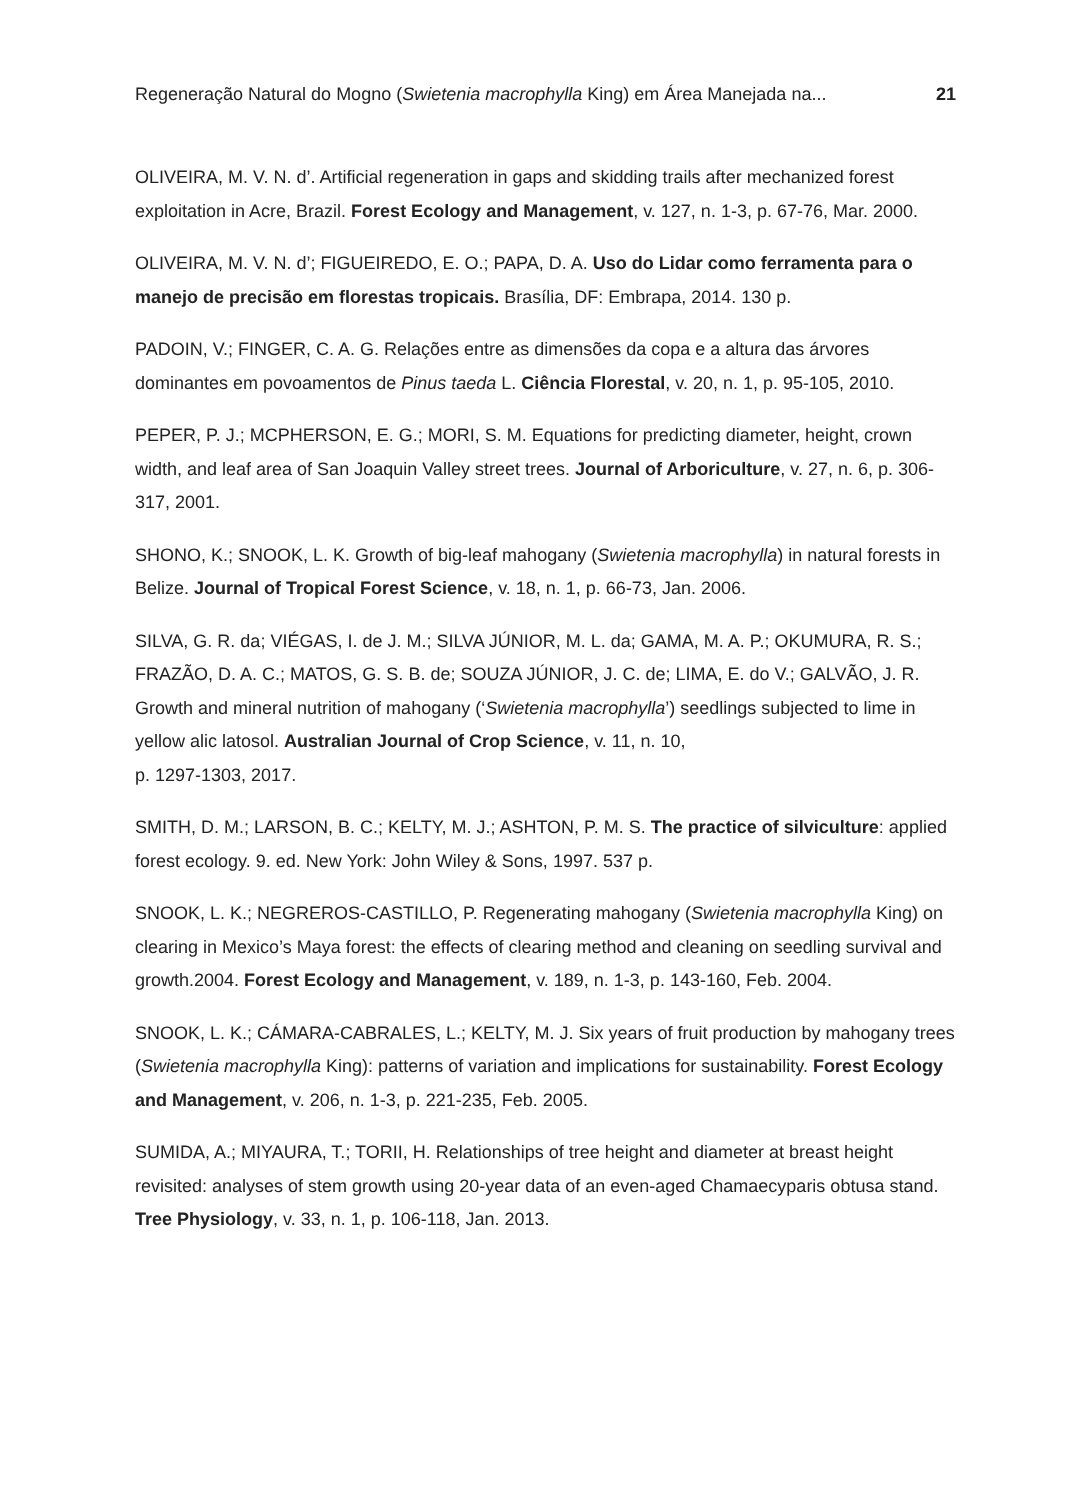Regeneração Natural do Mogno (Swietenia macrophylla King) em Área Manejada na... 21
OLIVEIRA, M. V. N. d’. Artificial regeneration in gaps and skidding trails after mechanized forest exploitation in Acre, Brazil. Forest Ecology and Management, v. 127, n. 1-3, p. 67-76, Mar. 2000.
OLIVEIRA, M. V. N. d’; FIGUEIREDO, E. O.; PAPA, D. A. Uso do Lidar como ferramenta para o manejo de precisão em florestas tropicais. Brasília, DF: Embrapa, 2014. 130 p.
PADOIN, V.; FINGER, C. A. G. Relações entre as dimensões da copa e a altura das árvores dominantes em povoamentos de Pinus taeda L. Ciência Florestal, v. 20, n. 1, p. 95-105, 2010.
PEPER, P. J.; MCPHERSON, E. G.; MORI, S. M. Equations for predicting diameter, height, crown width, and leaf area of San Joaquin Valley street trees. Journal of Arboriculture, v. 27, n. 6, p. 306-317, 2001.
SHONO, K.; SNOOK, L. K. Growth of big-leaf mahogany (Swietenia macrophylla) in natural forests in Belize. Journal of Tropical Forest Science, v. 18, n. 1, p. 66-73, Jan. 2006.
SILVA, G. R. da; VIÉGAS, I. de J. M.; SILVA JÚNIOR, M. L. da; GAMA, M. A. P.; OKUMURA, R. S.; FRAZÃO, D. A. C.; MATOS, G. S. B. de; SOUZA JÚNIOR, J. C. de; LIMA, E. do V.; GALVÃO, J. R. Growth and mineral nutrition of mahogany (‘Swietenia macrophylla’) seedlings subjected to lime in yellow alic latosol. Australian Journal of Crop Science, v. 11, n. 10,
p. 1297-1303, 2017.
SMITH, D. M.; LARSON, B. C.; KELTY, M. J.; ASHTON, P. M. S. The practice of silviculture: applied forest ecology. 9. ed. New York: John Wiley & Sons, 1997. 537 p.
SNOOK, L. K.; NEGREROS-CASTILLO, P. Regenerating mahogany (Swietenia macrophylla King) on clearing in Mexico’s Maya forest: the effects of clearing method and cleaning on seedling survival and growth.2004. Forest Ecology and Management, v. 189, n. 1-3, p. 143-160, Feb. 2004.
SNOOK, L. K.; CÁMARA-CABRALES, L.; KELTY, M. J. Six years of fruit production by mahogany trees (Swietenia macrophylla King): patterns of variation and implications for sustainability. Forest Ecology and Management, v. 206, n. 1-3, p. 221-235, Feb. 2005.
SUMIDA, A.; MIYAURA, T.; TORII, H. Relationships of tree height and diameter at breast height revisited: analyses of stem growth using 20-year data of an even-aged Chamaecyparis obtusa stand. Tree Physiology, v. 33, n. 1, p. 106-118, Jan. 2013.